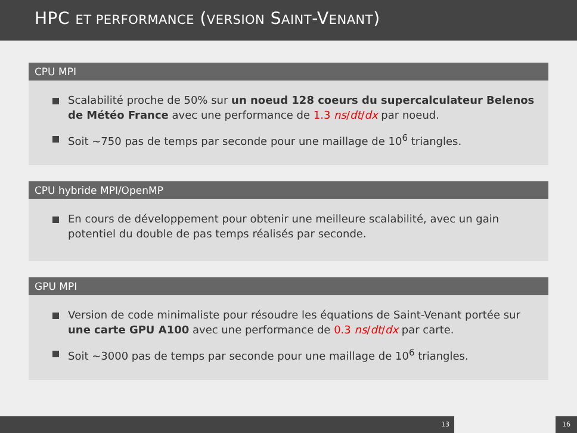HPC ET PERFORMANCE (VERSION SAINT-VENANT)
CPU MPI
Scalabilité proche de 50% sur un noeud 128 coeurs du supercalculateur Belenos de Météo France avec une performance de 1.3 ns/dt/dx par noeud.
Soit ~750 pas de temps par seconde pour une maillage de 10<sup>6</sup> triangles.
CPU hybride MPI/OpenMP
En cours de développement pour obtenir une meilleure scalabilité, avec un gain potentiel du double de pas temps réalisés par seconde.
GPU MPI
Version de code minimaliste pour résoudre les équations de Saint-Venant portée sur une carte GPU A100 avec une performance de 0.3 ns/dt/dx par carte.
Soit ~3000 pas de temps par seconde pour une maillage de 10<sup>6</sup> triangles.
13 16